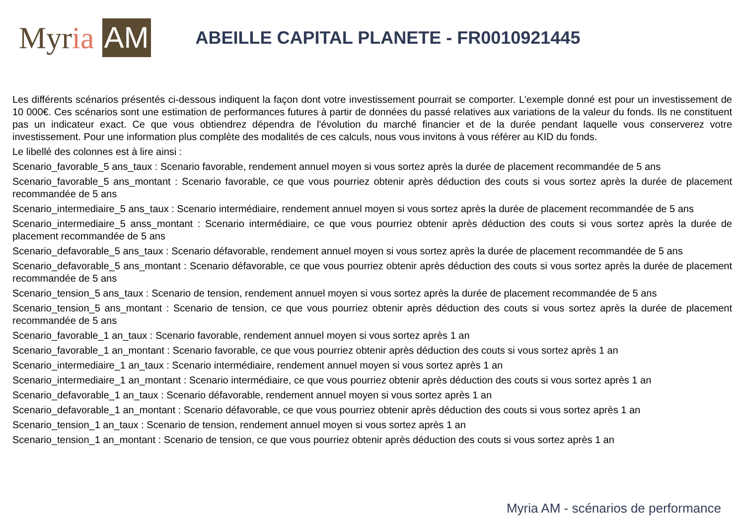Myr ia AM
ABEILLE CAPITAL PLANETE - FR0010921445
Les différents scénarios présentés ci-dessous indiquent la façon dont votre investissement pourrait se comporter. L'exemple donné est pour un investissement de 10 000€. Ces scénarios sont une estimation de performances futures à partir de données du passé relatives aux variations de la valeur du fonds. Ils ne constituent pas un indicateur exact. Ce que vous obtiendrez dépendra de l'évolution du marché financier et de la durée pendant laquelle vous conserverez votre investissement. Pour une information plus complète des modalités de ces calculs, nous vous invitons à vous référer au KID du fonds.
Le libellé des colonnes est à lire ainsi :
Scenario_favorable_5 ans_taux : Scenario favorable, rendement annuel moyen si vous sortez après la durée de placement recommandée de 5 ans
Scenario_favorable_5 ans_montant : Scenario favorable, ce que vous pourriez obtenir après déduction des couts si vous sortez après la durée de placement recommandée de 5 ans
Scenario_intermediaire_5 ans_taux : Scenario intermédiaire, rendement annuel moyen si vous sortez après la durée de placement recommandée de 5 ans
Scenario_intermediaire_5 anss_montant : Scenario intermédiaire, ce que vous pourriez obtenir après déduction des couts si vous sortez après la durée de placement recommandée de 5 ans
Scenario_defavorable_5 ans_taux : Scenario défavorable, rendement annuel moyen si vous sortez après la durée de placement recommandée de 5 ans
Scenario_defavorable_5 ans_montant : Scenario défavorable, ce que vous pourriez obtenir après déduction des couts si vous sortez après la durée de placement recommandée de 5 ans
Scenario_tension_5 ans_taux : Scenario de tension, rendement annuel moyen si vous sortez après la durée de placement recommandée de 5 ans
Scenario_tension_5 ans_montant : Scenario de tension, ce que vous pourriez obtenir après déduction des couts si vous sortez après la durée de placement recommandée de 5 ans
Scenario_favorable_1 an_taux : Scenario favorable, rendement annuel moyen si vous sortez après 1 an
Scenario_favorable_1 an_montant : Scenario favorable, ce que vous pourriez obtenir après déduction des couts si vous sortez après 1 an
Scenario_intermediaire_1 an_taux : Scenario intermédiaire, rendement annuel moyen si vous sortez après 1 an
Scenario_intermediaire_1 an_montant : Scenario intermédiaire, ce que vous pourriez obtenir après déduction des couts si vous sortez après 1 an
Scenario_defavorable_1 an_taux : Scenario défavorable, rendement annuel moyen si vous sortez après 1 an
Scenario_defavorable_1 an_montant : Scenario défavorable, ce que vous pourriez obtenir après déduction des couts si vous sortez après 1 an
Scenario_tension_1 an_taux : Scenario de tension, rendement annuel moyen si vous sortez après 1 an
Scenario_tension_1 an_montant : Scenario de tension, ce que vous pourriez obtenir après déduction des couts si vous sortez après 1 an
Myria AM - scénarios de performance